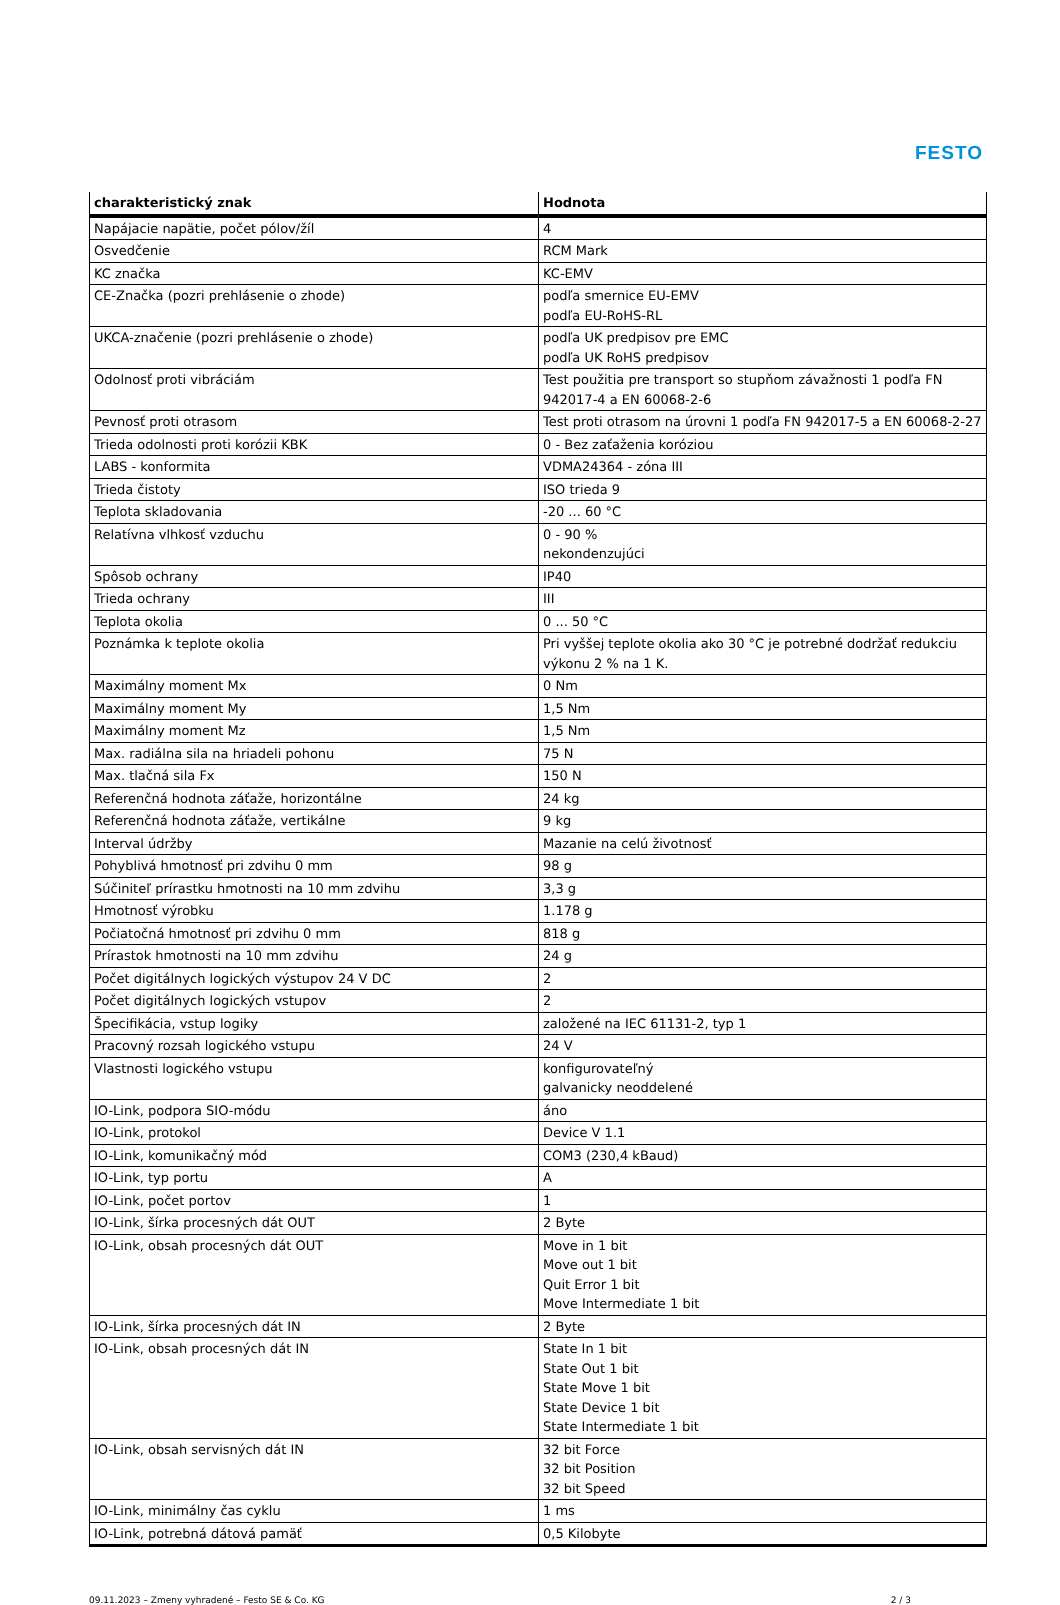FESTO
| charakteristický znak | Hodnota |
| --- | --- |
| Napájacie napätie, počet pólov/žíl | 4 |
| Osvedčenie | RCM Mark |
| KC značka | KC-EMV |
| CE-Značka (pozri prehlásenie o zhode) | podľa smernice EU-EMV podľa EU-RoHS-RL |
| UKCA-značenie (pozri prehlásenie o zhode) | podľa UK predpisov pre EMC podľa UK RoHS predpisov |
| Odolnosť proti vibráciám | Test použitia pre transport so stupňom závažnosti 1 podľa FN 942017-4 a EN 60068-2-6 |
| Pevnosť proti otrasom | Test proti otrasom na úrovni 1 podľa FN 942017-5 a EN 60068-2-27 |
| Trieda odolnosti proti korózii KBK | 0 - Bez zaťaženia koróziou |
| LABS - konformita | VDMA24364 - zóna III |
| Trieda čistoty | ISO trieda 9 |
| Teplota skladovania | -20 ... 60 °C |
| Relatívna vlhkosť vzduchu | 0 - 90 % nekondenzujúci |
| Spôsob ochrany | IP40 |
| Trieda ochrany | III |
| Teplota okolia | 0 ... 50 °C |
| Poznámka k teplote okolia | Pri vyššej teplote okolia ako 30 °C je potrebné dodržať redukciu výkonu 2 % na 1 K. |
| Maximálny moment Mx | 0 Nm |
| Maximálny moment My | 1,5 Nm |
| Maximálny moment Mz | 1,5 Nm |
| Max. radiálna sila na hriadeli pohonu | 75 N |
| Max. tlačná sila Fx | 150 N |
| Referenčná hodnota záťaže, horizontálne | 24 kg |
| Referenčná hodnota záťaže, vertikálne | 9 kg |
| Interval údržby | Mazanie na celú životnosť |
| Pohyblivá hmotnosť pri zdvihu 0 mm | 98 g |
| Súčiniteľ prírastku hmotnosti na 10 mm zdvihu | 3,3 g |
| Hmotnosť výrobku | 1.178 g |
| Počiatočná hmotnosť pri zdvihu 0 mm | 818 g |
| Prírastok hmotnosti na 10 mm zdvihu | 24 g |
| Počet digitálnych logických výstupov 24 V DC | 2 |
| Počet digitálnych logických vstupov | 2 |
| Špecifikácia, vstup logiky | založené na IEC 61131-2, typ 1 |
| Pracovný rozsah logického vstupu | 24 V |
| Vlastnosti logického vstupu | konfigurovateľný galvanicky neoddelené |
| IO-Link, podpora SIO-módu | áno |
| IO-Link, protokol | Device V 1.1 |
| IO-Link, komunikačný mód | COM3 (230,4 kBaud) |
| IO-Link, typ portu | A |
| IO-Link, počet portov | 1 |
| IO-Link, šírka procesných dát OUT | 2 Byte |
| IO-Link, obsah procesných dát OUT | Move in 1 bit Move out 1 bit Quit Error 1 bit Move Intermediate 1 bit |
| IO-Link, šírka procesných dát IN | 2 Byte |
| IO-Link, obsah procesných dát IN | State In 1 bit State Out 1 bit State Move 1 bit State Device 1 bit State Intermediate 1 bit |
| IO-Link, obsah servisných dát IN | 32 bit Force 32 bit Position 32 bit Speed |
| IO-Link, minimálny čas cyklu | 1 ms |
| IO-Link, potrebná dátová pamäť | 0,5 Kilobyte |
09.11.2023 – Zmeny vyhradené – Festo SE & Co. KG 2 / 3